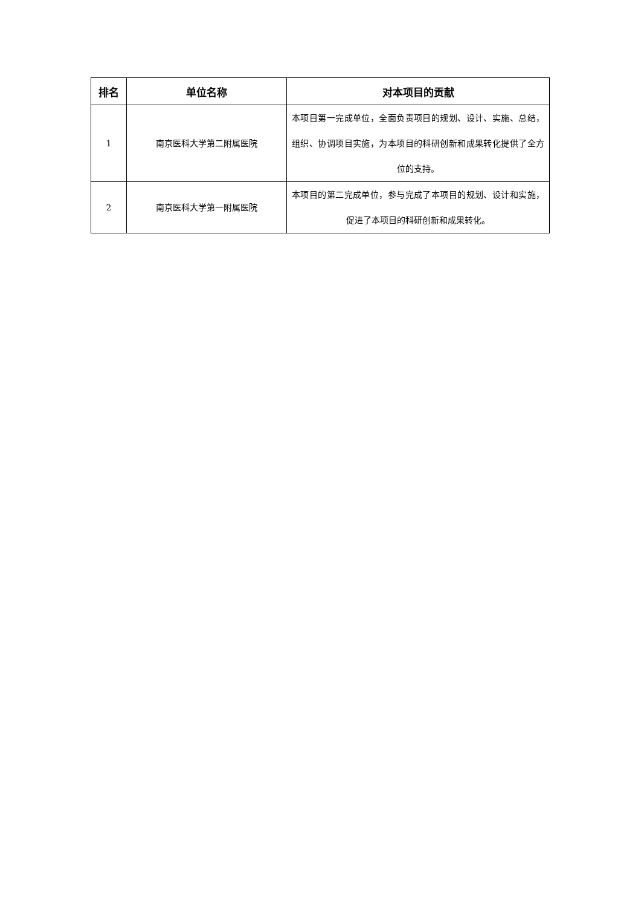| 排名 | 单位名称 | 对本项目的贡献 |
| --- | --- | --- |
| 1 | 南京医科大学第二附属医院 | 本项目第一完成单位，全面负责项目的规划、设计、实施、总结，组织、协调项目实施，为本项目的科研创新和成果转化提供了全方位的支持。 |
| 2 | 南京医科大学第一附属医院 | 本项目的第二完成单位，参与完成了本项目的规划、设计和实施，促进了本项目的科研创新和成果转化。 |